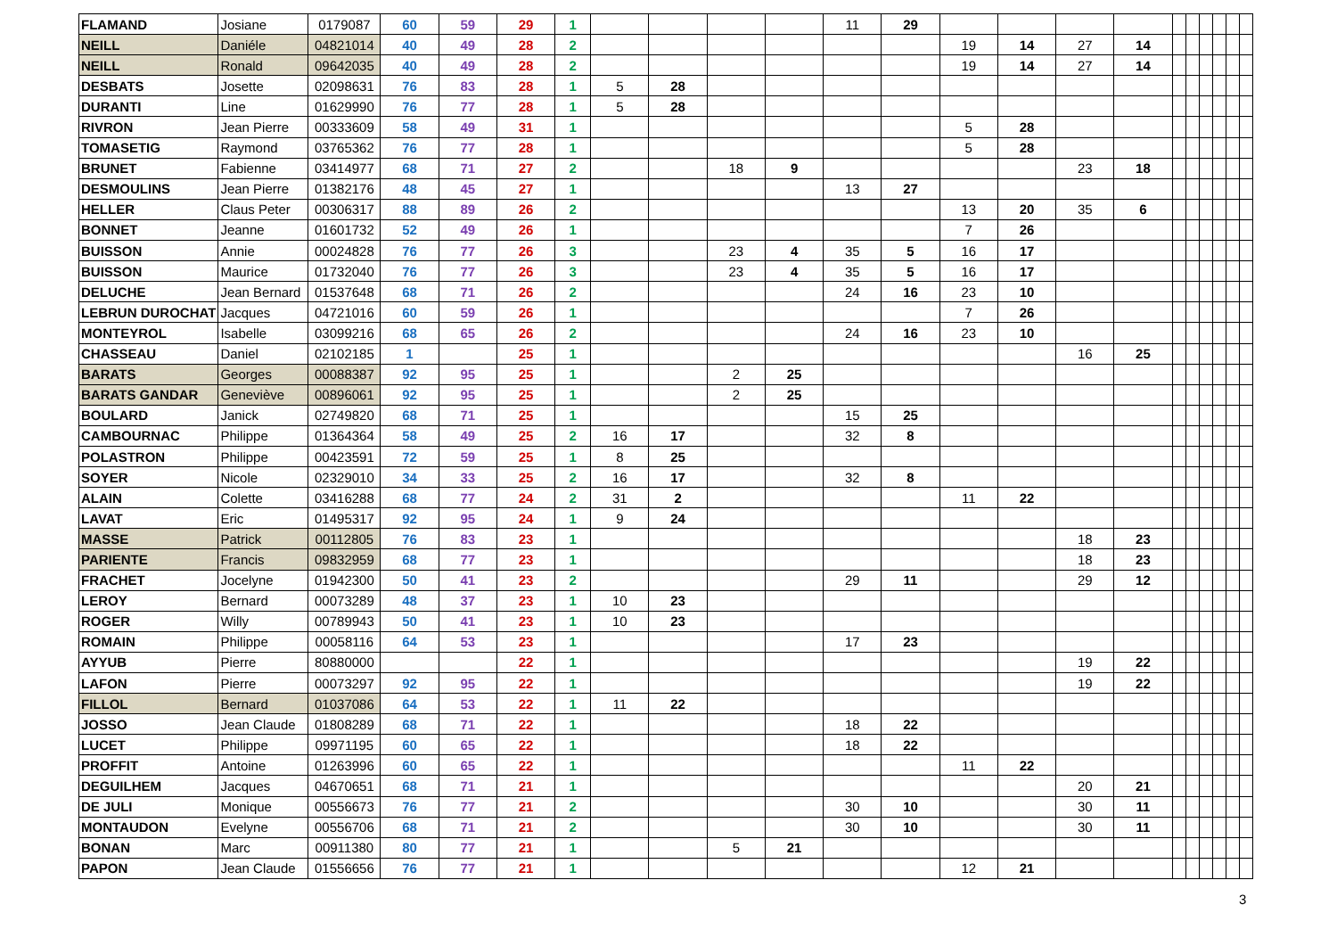| FLAMAND | Josiane | 0179087 | 60 | 59 | 29 | 1 | | | | | 11 | 29 | | | | | | | | | | |
| NEILL | Daniéle | 04821014 | 40 | 49 | 28 | 2 | | | | | | | 19 | 14 | 27 | 14 | | | | | | |
| NEILL | Ronald | 09642035 | 40 | 49 | 28 | 2 | | | | | | | 19 | 14 | 27 | 14 | | | | | | |
| DESBATS | Josette | 02098631 | 76 | 83 | 28 | 1 | 5 | 28 | | | | | | | | | | | | | | |
| DURANTI | Line | 01629990 | 76 | 77 | 28 | 1 | 5 | 28 | | | | | | | | | | | | | | |
| RIVRON | Jean Pierre | 00333609 | 58 | 49 | 31 | 1 | | | | | | | 5 | 28 | | | | | | | | |
| TOMASETIG | Raymond | 03765362 | 76 | 77 | 28 | 1 | | | | | | | 5 | 28 | | | | | | | | |
| BRUNET | Fabienne | 03414977 | 68 | 71 | 27 | 2 | | | 18 | 9 | | | | | 23 | 18 | | | | | | |
| DESMOULINS | Jean Pierre | 01382176 | 48 | 45 | 27 | 1 | | | | | 13 | 27 | | | | | | | | | | |
| HELLER | Claus Peter | 00306317 | 88 | 89 | 26 | 2 | | | | | | | 13 | 20 | 35 | 6 | | | | | | |
| BONNET | Jeanne | 01601732 | 52 | 49 | 26 | 1 | | | | | | | 7 | 26 | | | | | | | | |
| BUISSON | Annie | 00024828 | 76 | 77 | 26 | 3 | | | 23 | 4 | 35 | 5 | 16 | 17 | | | | | | | | |
| BUISSON | Maurice | 01732040 | 76 | 77 | 26 | 3 | | | 23 | 4 | 35 | 5 | 16 | 17 | | | | | | | | |
| DELUCHE | Jean Bernard | 01537648 | 68 | 71 | 26 | 2 | | | | | 24 | 16 | 23 | 10 | | | | | | | | |
| LEBRUN DUROCHAT | Jacques | 04721016 | 60 | 59 | 26 | 1 | | | | | | | 7 | 26 | | | | | | | | |
| MONTEYROL | Isabelle | 03099216 | 68 | 65 | 26 | 2 | | | | | 24 | 16 | 23 | 10 | | | | | | | | |
| CHASSEAU | Daniel | 02102185 | 1 | | 25 | 1 | | | | | | | | | 16 | 25 | | | | | | |
| BARATS | Georges | 00088387 | 92 | 95 | 25 | 1 | | | 2 | 25 | | | | | | | | | | | | |
| BARATS GANDAR | Geneviève | 00896061 | 92 | 95 | 25 | 1 | | | 2 | 25 | | | | | | | | | | | | |
| BOULARD | Janick | 02749820 | 68 | 71 | 25 | 1 | | | | | 15 | 25 | | | | | | | | | | |
| CAMBOURNAC | Philippe | 01364364 | 58 | 49 | 25 | 2 | 16 | 17 | | | 32 | 8 | | | | | | | | | | |
| POLASTRON | Philippe | 00423591 | 72 | 59 | 25 | 1 | 8 | 25 | | | | | | | | | | | | | | |
| SOYER | Nicole | 02329010 | 34 | 33 | 25 | 2 | 16 | 17 | | | 32 | 8 | | | | | | | | | | |
| ALAIN | Colette | 03416288 | 68 | 77 | 24 | 2 | 31 | 2 | | | | | 11 | 22 | | | | | | | | |
| LAVAT | Eric | 01495317 | 92 | 95 | 24 | 1 | 9 | 24 | | | | | | | | | | | | | | |
| MASSE | Patrick | 00112805 | 76 | 83 | 23 | 1 | | | | | | | | | 18 | 23 | | | | | | |
| PARIENTE | Francis | 09832959 | 68 | 77 | 23 | 1 | | | | | | | | | 18 | 23 | | | | | | |
| FRACHET | Jocelyne | 01942300 | 50 | 41 | 23 | 2 | | | | | 29 | 11 | | | 29 | 12 | | | | | | |
| LEROY | Bernard | 00073289 | 48 | 37 | 23 | 1 | 10 | 23 | | | | | | | | | | | | | | |
| ROGER | Willy | 00789943 | 50 | 41 | 23 | 1 | 10 | 23 | | | | | | | | | | | | | | |
| ROMAIN | Philippe | 00058116 | 64 | 53 | 23 | 1 | | | | | 17 | 23 | | | | | | | | | | |
| AYYUB | Pierre | 80880000 | | | 22 | 1 | | | | | | | | | 19 | 22 | | | | | | |
| LAFON | Pierre | 00073297 | 92 | 95 | 22 | 1 | | | | | | | | | 19 | 22 | | | | | | |
| FILLOL | Bernard | 01037086 | 64 | 53 | 22 | 1 | 11 | 22 | | | | | | | | | | | | | | |
| JOSSO | Jean Claude | 01808289 | 68 | 71 | 22 | 1 | | | | | 18 | 22 | | | | | | | | | | |
| LUCET | Philippe | 09971195 | 60 | 65 | 22 | 1 | | | | | 18 | 22 | | | | | | | | | | |
| PROFFIT | Antoine | 01263996 | 60 | 65 | 22 | 1 | | | | | | | 11 | 22 | | | | | | | | |
| DEGUILHEM | Jacques | 04670651 | 68 | 71 | 21 | 1 | | | | | | | | | 20 | 21 | | | | | | |
| DE JULI | Monique | 00556673 | 76 | 77 | 21 | 2 | | | | | 30 | 10 | | | 30 | 11 | | | | | | |
| MONTAUDON | Evelyne | 00556706 | 68 | 71 | 21 | 2 | | | | | 30 | 10 | | | 30 | 11 | | | | | | |
| BONAN | Marc | 00911380 | 80 | 77 | 21 | 1 | | | 5 | 21 | | | | | | | | | | | | |
| PAPON | Jean Claude | 01556656 | 76 | 77 | 21 | 1 | | | | | | | 12 | 21 | | | | | | | | |
3